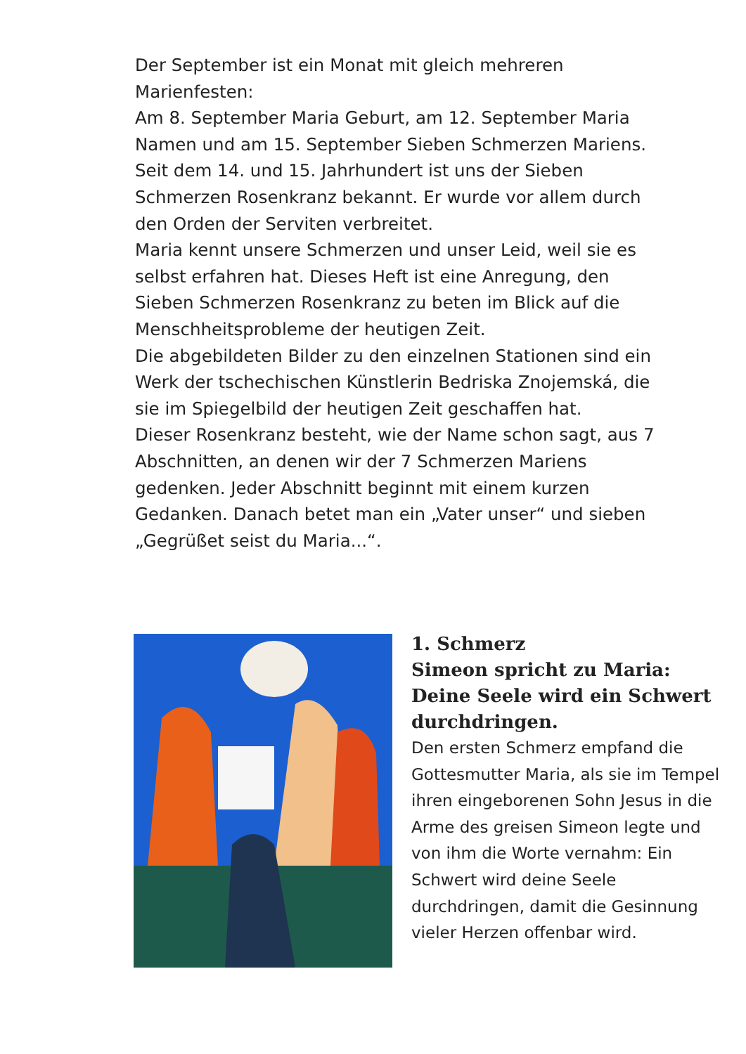Der September ist ein Monat mit gleich mehreren Marienfesten:
Am 8. September Maria Geburt, am 12. September Maria Namen und am 15. September Sieben Schmerzen Mariens. Seit dem 14. und 15. Jahrhundert ist uns der Sieben Schmerzen Rosenkranz bekannt. Er wurde vor allem durch den Orden der Serviten verbreitet.
Maria kennt unsere Schmerzen und unser Leid, weil sie es selbst erfahren hat. Dieses Heft ist eine Anregung, den Sieben Schmerzen Rosenkranz zu beten im Blick auf die Menschheitsprobleme der heutigen Zeit.
Die abgebildeten Bilder zu den einzelnen Stationen sind ein Werk der tschechischen Künstlerin Bedriska Znojemská, die sie im Spiegelbild der heutigen Zeit geschaffen hat.
Dieser Rosenkranz besteht, wie der Name schon sagt, aus 7 Abschnitten, an denen wir der 7 Schmerzen Mariens gedenken. Jeder Abschnitt beginnt mit einem kurzen Gedanken. Danach betet man ein „Vater unser“ und sieben „Gegrüßet seist du Maria...“.
1. Schmerz
Simeon spricht zu Maria: Deine Seele wird ein Schwert durchdringen.
Den ersten Schmerz empfand die Gottesmutter Maria, als sie im Tempel ihren eingeborenen Sohn Jesus in die Arme des greisen Simeon legte und von ihm die Worte vernahm: Ein Schwert wird deine Seele durchdringen, damit die Gesinnung vieler Herzen offenbar wird.